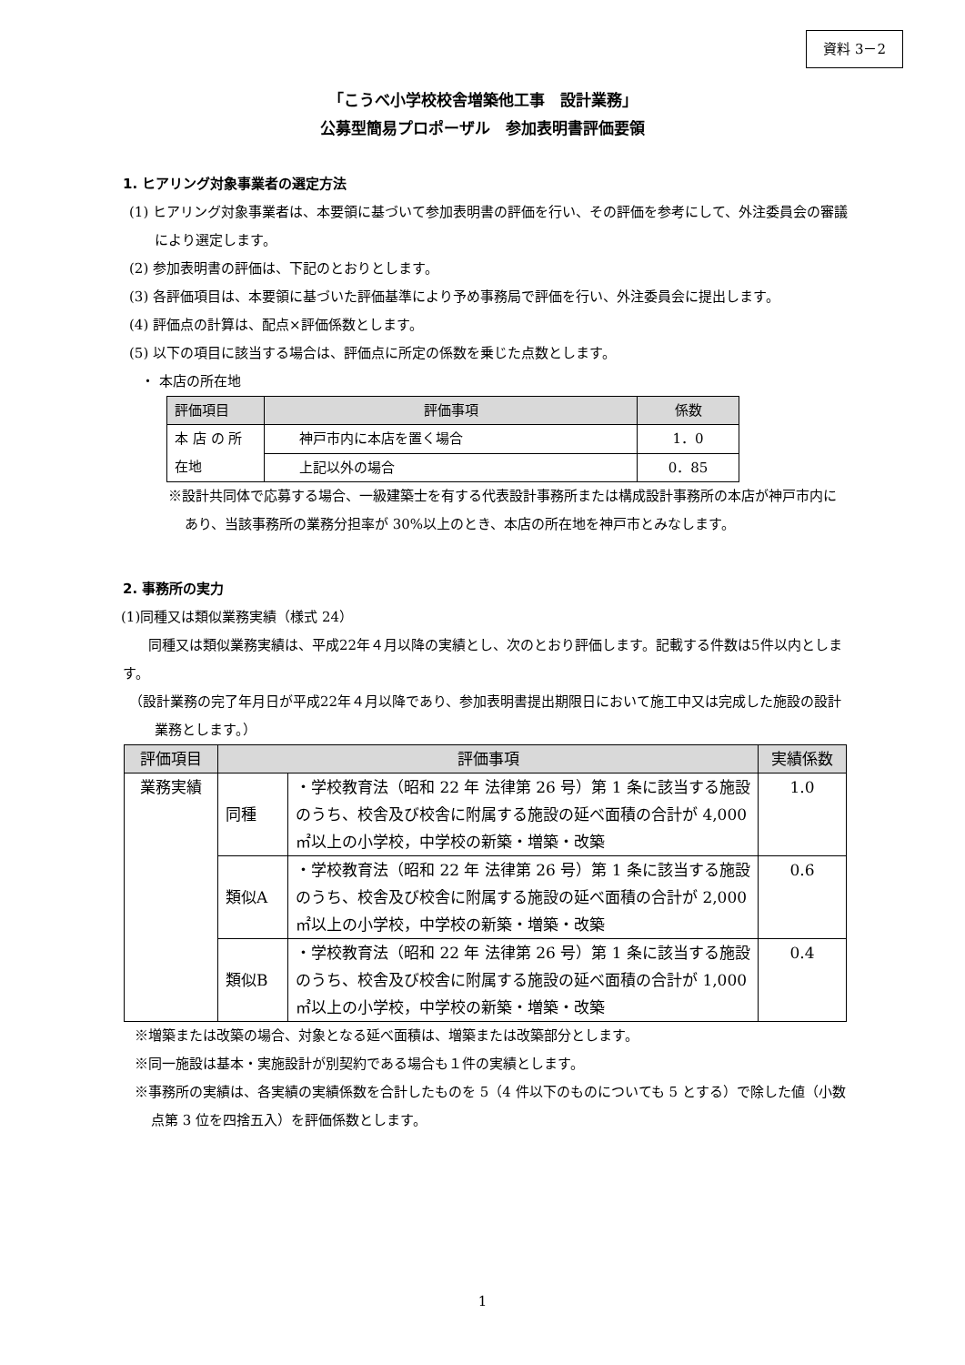資料 3－2
「こうべ小学校校舎増築他工事　設計業務」
公募型簡易プロポーザル　参加表明書評価要領
1. ヒアリング対象事業者の選定方法
(1) ヒアリング対象事業者は、本要領に基づいて参加表明書の評価を行い、その評価を参考にして、外注委員会の審議により選定します。
(2) 参加表明書の評価は、下記のとおりとします。
(3) 各評価項目は、本要領に基づいた評価基準により予め事務局で評価を行い、外注委員会に提出します。
(4) 評価点の計算は、配点×評価係数とします。
(5) 以下の項目に該当する場合は、評価点に所定の係数を乗じた点数とします。
・ 本店の所在地
| 評価項目 | 評価事項 | 係数 |
| --- | --- | --- |
| 本 店 の 所 在地 | 神戸市内に本店を置く場合 | 1．0 |
| | 上記以外の場合 | 0．85 |
※設計共同体で応募する場合、一級建築士を有する代表設計事務所または構成設計事務所の本店が神戸市内にあり、当該事務所の業務分担率が 30%以上のとき、本店の所在地を神戸市とみなします。
2. 事務所の実力
(1)同種又は類似業務実績（様式 24）
同種又は類似業務実績は、平成22年４月以降の実績とし、次のとおり評価します。記載する件数は5件以内とします。
（設計業務の完了年月日が平成22年４月以降であり、参加表明書提出期限日において施工中又は完成した施設の設計業務とします。）
| 評価項目 | 評価事項 | | 実績係数 |
| --- | --- | --- | --- |
| 業務実績 | 同種 | ・学校教育法（昭和 22 年 法律第 26 号）第 1 条に該当する施設のうち、校舎及び校舎に附属する施設の延べ面積の合計が 4,000 ㎡以上の小学校，中学校の新築・増築・改築 | 1.0 |
| | 類似A | ・学校教育法（昭和 22 年 法律第 26 号）第 1 条に該当する施設のうち、校舎及び校舎に附属する施設の延べ面積の合計が 2,000 ㎡以上の小学校，中学校の新築・増築・改築 | 0.6 |
| | 類似B | ・学校教育法（昭和 22 年 法律第 26 号）第 1 条に該当する施設のうち、校舎及び校舎に附属する施設の延べ面積の合計が 1,000 ㎡以上の小学校，中学校の新築・増築・改築 | 0.4 |
※増築または改築の場合、対象となる延べ面積は、増築または改築部分とします。
※同一施設は基本・実施設計が別契約である場合も１件の実績とします。
※事務所の実績は、各実績の実績係数を合計したものを 5（4 件以下のものについても 5 とする）で除した値（小数点第 3 位を四捨五入）を評価係数とします。
1